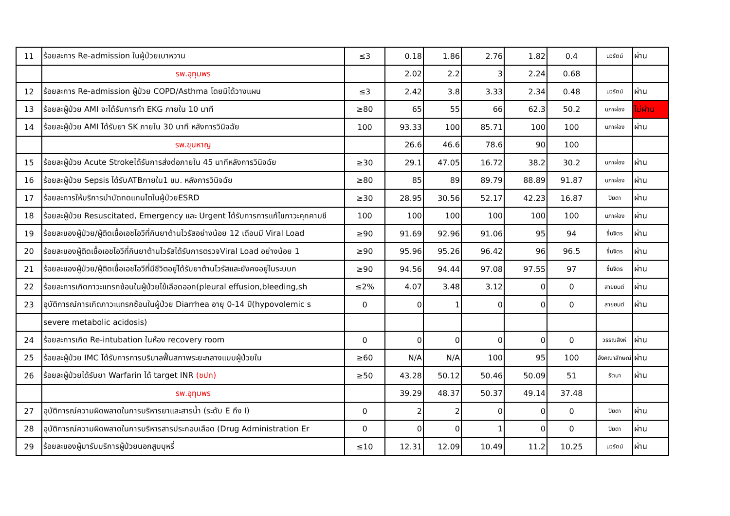| 11 | ร้อยละการ Re-admission ในผู้ป่วยเบาหวาน | ≤3 | 0.18 | 1.86 | 2.76 | 1.82 | 0.4 | นวรัตน์ | ผ่าน |
| | รพ.อุทุมพร | | 2.02 | 2.2 | 3 | 2.24 | 0.68 | | |
| 12 | ร้อยละการ Re-admission ผู้ป่วย COPD/Asthma โดยมิได้วางแผน | ≤3 | 2.42 | 3.8 | 3.33 | 2.34 | 0.48 | นวรัตน์ | ผ่าน |
| 13 | ร้อยละผู้ป่วย AMI จะได้รับการทำ EKG ภายใน 10 นาที | ≥80 | 65 | 55 | 66 | 62.3 | 50.2 | นภาผ่อง | ไม่ผ่าน |
| 14 | ร้อยละผู้ป่วย AMI ได้รับยา SK ภายใน 30 นาที หลังการวินิจฉัย | 100 | 93.33 | 100 | 85.71 | 100 | 100 | นภาผ่อง | ผ่าน |
| | รพ.ขุนหาญ | | 26.6 | 46.6 | 78.6 | 90 | 100 | | |
| 15 | ร้อยละผู้ป่วย Acute Strokeได้รับการส่งต่อภายใน 45 นาทีหลังการวินิจฉัย | ≥30 | 29.1 | 47.05 | 16.72 | 38.2 | 30.2 | นภาผ่อง | ผ่าน |
| 16 | ร้อยละผู้ป่วย Sepsis ได้รับATBภายใน1 ชม. หลังการวินิจฉัย | ≥80 | 85 | 89 | 89.79 | 88.89 | 91.87 | นภาผ่อง | ผ่าน |
| 17 | ร้อยละการให้บริการบำบัดทดแทนไตในผู้ป่วยESRD | ≥30 | 28.95 | 30.56 | 52.17 | 42.23 | 16.87 | ปิยดา | ผ่าน |
| 18 | ร้อยละผู้ป่วย Resuscitated, Emergency และ Urgent ได้รับการการแก้ไขภาวะคุกคามชี | 100 | 100 | 100 | 100 | 100 | 100 | นภาผ่อง | ผ่าน |
| 19 | ร้อยละของผู้ป่วย/ผู้ติดเชื้อเอชไอวีที่กินยาต้านไวรัสอย่างน้อย 12 เดือนมี Viral Load | ≥90 | 91.69 | 92.96 | 91.06 | 95 | 94 | ชื่นจิตร | ผ่าน |
| 20 | ร้อยละของผู้ติดเชื้อเอชไอวีที่กินยาต้านไวรัสได้รับการตรวจViral Load อย่างน้อย 1 | ≥90 | 95.96 | 95.26 | 96.42 | 96 | 96.5 | ชื่นจิตร | ผ่าน |
| 21 | ร้อยละของผู้ป่วย/ผู้ติดเชื้อเอชไอวีที่มีชีวิตอยู่ได้รับยาต้านไวรัสและยังคงอยู่ในระบบก | ≥90 | 94.56 | 94.44 | 97.08 | 97.55 | 97 | ชื่นจิตร | ผ่าน |
| 22 | ร้อยละการเกิดภาวะแทรกซ้อนในผู้ป่วยไข้เลือดออก(pleural effusion,bleeding,sh | ≤2% | 4.07 | 3.48 | 3.12 | 0 | 0 | สายยนต์ | ผ่าน |
| 23 | อุบัติการณ์การเกิดภาวะแทรกซ้อนในผู้ป่วย Diarrhea อายุ 0-14 ปี(hypovolemic s | 0 | 0 | 1 | 0 | 0 | 0 | สายยนต์ | ผ่าน |
| | severe metabolic acidosis) | | | | | | | | |
| 24 | ร้อยละการเกิด Re-intubation ในห้อง recovery room | 0 | 0 | 0 | 0 | 0 | 0 | วรรณสิงห์ | ผ่าน |
| 25 | ร้อยละผู้ป่วย IMC ได้รับการการบริบาลฟื้นสภาพระยะกลางแบบผู้ป่วยใน | ≥60 | N/A | N/A | 100 | 95 | 100 | อังคณาลักษณ์ | ผ่าน |
| 26 | ร้อยละผู้ป่วยได้รับยา Warfarin ได้ target INR (ชปท) | ≥50 | 43.28 | 50.12 | 50.46 | 50.09 | 51 | รัตนา | ผ่าน |
| | รพ.อุทุมพร | | 39.29 | 48.37 | 50.37 | 49.14 | 37.48 | | |
| 27 | อุบัติการณ์ความผิดพลาดในการบริหารยาและสารน้ำ (ระดับ E ถึง I) | 0 | 2 | 2 | 0 | 0 | 0 | ปิยดา | ผ่าน |
| 28 | อุบัติการณ์ความผิดพลาดในการบริหารสารประกอบเลือด (Drug Administration Er | 0 | 0 | 0 | 1 | 0 | 0 | ปิยดา | ผ่าน |
| 29 | ร้อยละของผู้มารับบริการผู้ป่วยนอกสูบบุหรี่ | ≤10 | 12.31 | 12.09 | 10.49 | 11.2 | 10.25 | นวรัตน์ | ผ่าน |